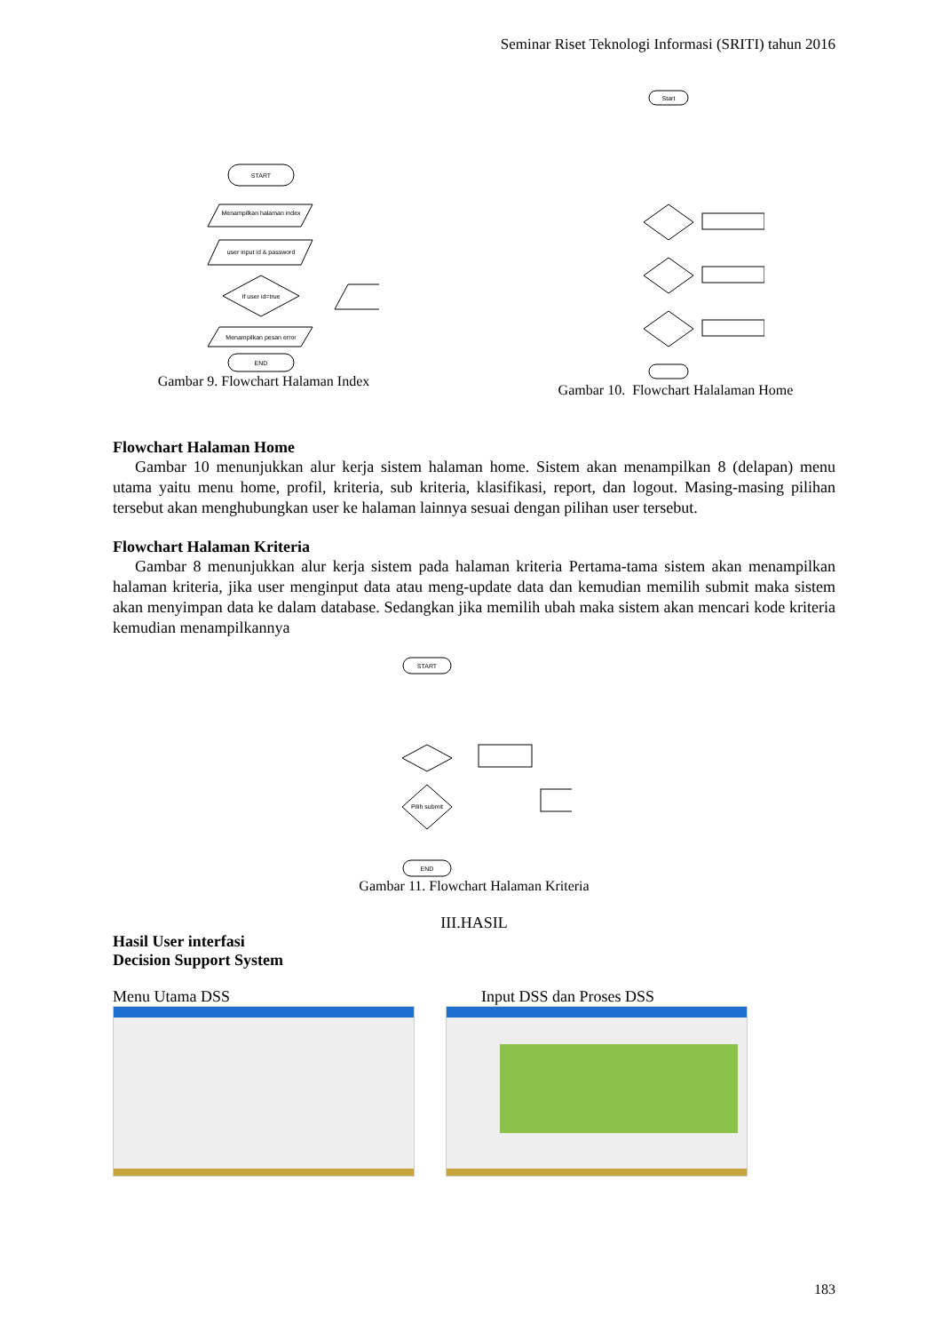Seminar Riset Teknologi Informasi (SRITI) tahun 2016
START
Menampilkan halaman index
user input id & password
If user id=true
Menampilkan pesan error
END
Gambar 9. Flowchart Halaman Index
Start
Gambar 10. Flowchart Halalaman Home
Flowchart Halaman Home
Gambar 10 menunjukkan alur kerja sistem halaman home. Sistem akan menampilkan 8 (delapan) menu utama yaitu menu home, profil, kriteria, sub kriteria, klasifikasi, report, dan logout. Masing-masing pilihan tersebut akan menghubungkan user ke halaman lainnya sesuai dengan pilihan user tersebut.
Flowchart Halaman Kriteria
Gambar 8 menunjukkan alur kerja sistem pada halaman kriteria Pertama-tama sistem akan menampilkan halaman kriteria, jika user menginput data atau meng-update data dan kemudian memilih submit maka sistem akan menyimpan data ke dalam database. Sedangkan jika memilih ubah maka sistem akan mencari kode kriteria kemudian menampilkannya
START
Pilih submit
END
Gambar 11. Flowchart Halaman Kriteria
III.HASIL
Hasil User interfasi
Decision Support System
Menu Utama DSS Input DSS dan Proses DSS
183